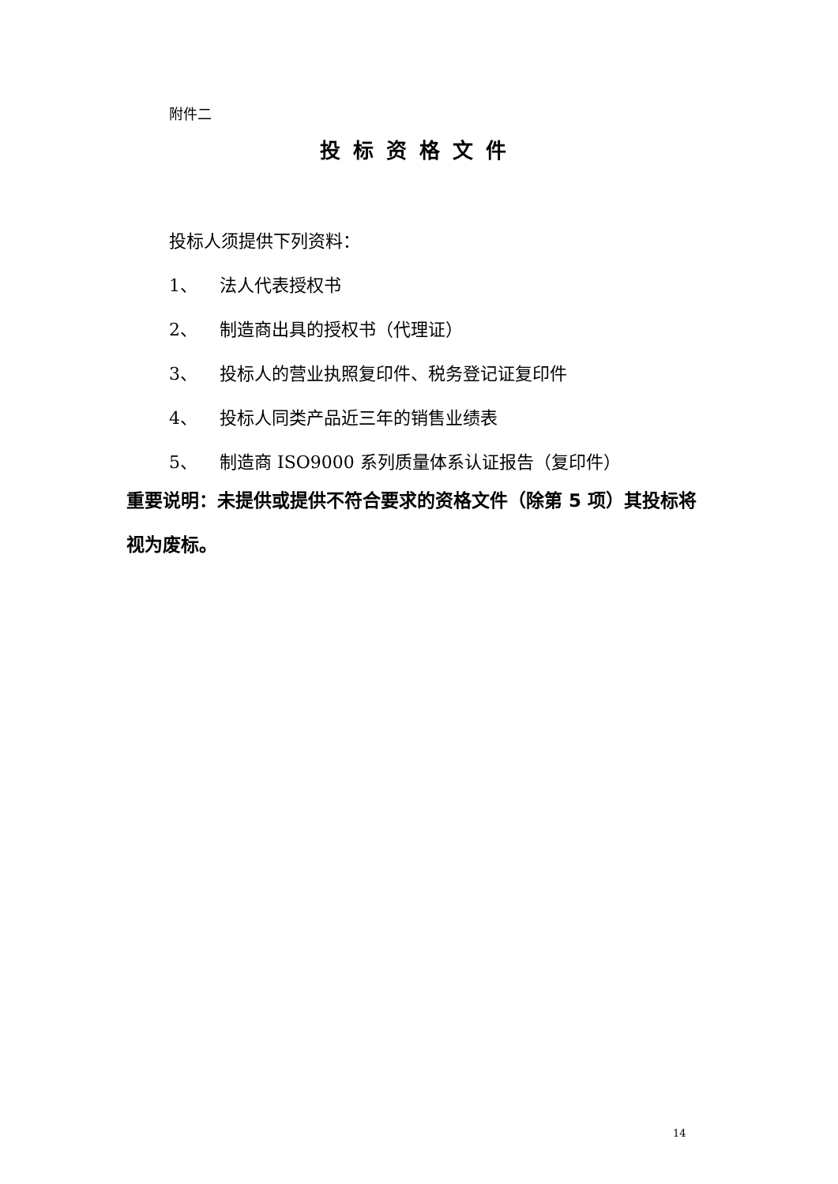附件二
投标资格文件
投标人须提供下列资料：
1、 法人代表授权书
2、 制造商出具的授权书（代理证）
3、 投标人的营业执照复印件、税务登记证复印件
4、 投标人同类产品近三年的销售业绩表
5、 制造商 ISO9000 系列质量体系认证报告（复印件）
重要说明：未提供或提供不符合要求的资格文件（除第 5 项）其投标将视为废标。
14